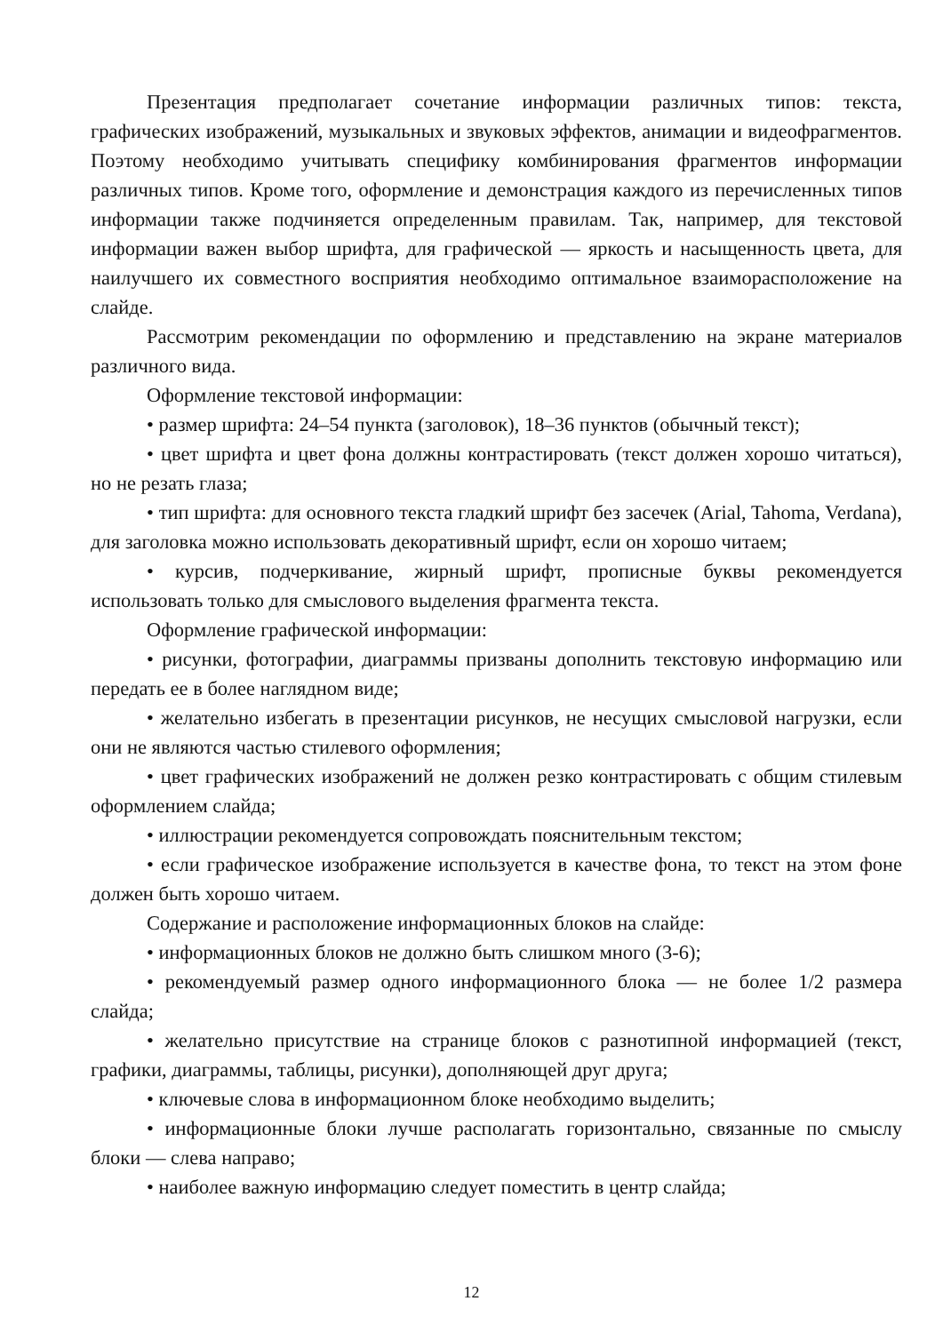Презентация предполагает сочетание информации различных типов: текста, графических изображений, музыкальных и звуковых эффектов, анимации и видеофрагментов. Поэтому необходимо учитывать специфику комбинирования фрагментов информации различных типов. Кроме того, оформление и демонстрация каждого из перечисленных типов информации также подчиняется определенным правилам. Так, например, для текстовой информации важен выбор шрифта, для графической — яркость и насыщенность цвета, для наилучшего их совместного восприятия необходимо оптимальное взаиморасположение на слайде.
Рассмотрим рекомендации по оформлению и представлению на экране материалов различного вида.
Оформление текстовой информации:
• размер шрифта: 24–54 пункта (заголовок), 18–36 пунктов (обычный текст);
• цвет шрифта и цвет фона должны контрастировать (текст должен хорошо читаться), но не резать глаза;
• тип шрифта: для основного текста гладкий шрифт без засечек (Arial, Tahoma, Verdana), для заголовка можно использовать декоративный шрифт, если он хорошо читаем;
• курсив, подчеркивание, жирный шрифт, прописные буквы рекомендуется использовать только для смыслового выделения фрагмента текста.
Оформление графической информации:
• рисунки, фотографии, диаграммы призваны дополнить текстовую информацию или передать ее в более наглядном виде;
• желательно избегать в презентации рисунков, не несущих смысловой нагрузки, если они не являются частью стилевого оформления;
• цвет графических изображений не должен резко контрастировать с общим стилевым оформлением слайда;
• иллюстрации рекомендуется сопровождать пояснительным текстом;
• если графическое изображение используется в качестве фона, то текст на этом фоне должен быть хорошо читаем.
Содержание и расположение информационных блоков на слайде:
• информационных блоков не должно быть слишком много (3-6);
• рекомендуемый размер одного информационного блока — не более 1/2 размера слайда;
• желательно присутствие на странице блоков с разнотипной информацией (текст, графики, диаграммы, таблицы, рисунки), дополняющей друг друга;
• ключевые слова в информационном блоке необходимо выделить;
• информационные блоки лучше располагать горизонтально, связанные по смыслу блоки — слева направо;
• наиболее важную информацию следует поместить в центр слайда;
12